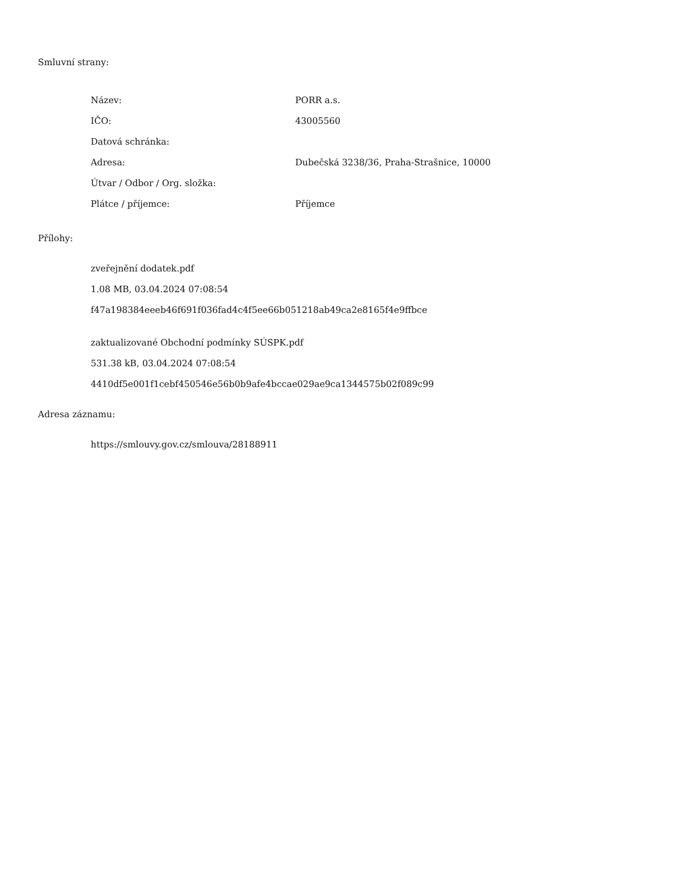Smluvní strany:
| Název: | PORR a.s. |
| IČO: | 43005560 |
| Datová schránka: | |
| Adresa: | Dubečská 3238/36, Praha-Strašnice, 10000 |
| Útvar / Odbor / Org. složka: | |
| Plátce / příjemce: | Příjemce |
Přílohy:
zveřejnění dodatek.pdf
1.08 MB, 03.04.2024 07:08:54
f47a198384eeeb46f691f036fad4c4f5ee66b051218ab49ca2e8165f4e9ffbce
zaktualizované Obchodní podmínky SÚSPK.pdf
531.38 kB, 03.04.2024 07:08:54
4410df5e001f1cebf450546e56b0b9afe4bccae029ae9ca1344575b02f089c99
Adresa záznamu:
https://smlouvy.gov.cz/smlouva/28188911